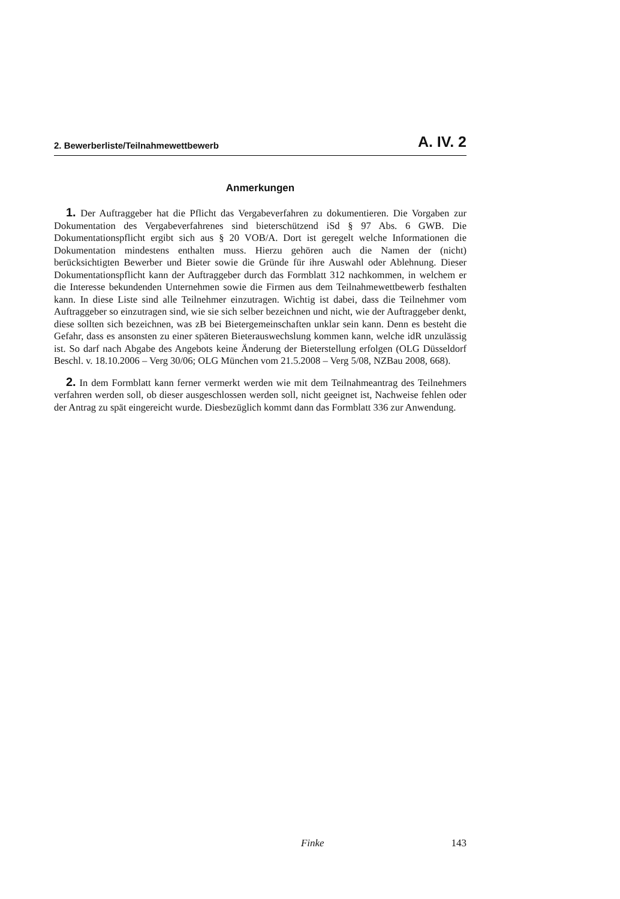2. Bewerberliste/Teilnahmewettbewerb A. IV. 2
Anmerkungen
1. Der Auftraggeber hat die Pflicht das Vergabeverfahren zu dokumentieren. Die Vorgaben zur Dokumentation des Vergabeverfahrenes sind bieterschützend iSd § 97 Abs. 6 GWB. Die Dokumentationspflicht ergibt sich aus § 20 VOB/A. Dort ist geregelt welche Informationen die Dokumentation mindestens enthalten muss. Hierzu gehören auch die Namen der (nicht) berücksichtigten Bewerber und Bieter sowie die Gründe für ihre Auswahl oder Ablehnung. Dieser Dokumentationspflicht kann der Auftraggeber durch das Formblatt 312 nachkommen, in welchem er die Interesse bekundenden Unternehmen sowie die Firmen aus dem Teilnahmewettbewerb festhalten kann. In diese Liste sind alle Teilnehmer einzutragen. Wichtig ist dabei, dass die Teilnehmer vom Auftraggeber so einzutragen sind, wie sie sich selber bezeichnen und nicht, wie der Auftraggeber denkt, diese sollten sich bezeichnen, was zB bei Bietergemeinschaften unklar sein kann. Denn es besteht die Gefahr, dass es ansonsten zu einer späteren Bieterauswechslung kommen kann, welche idR unzulässig ist. So darf nach Abgabe des Angebots keine Änderung der Bieterstellung erfolgen (OLG Düsseldorf Beschl. v. 18.10.2006 – Verg 30/06; OLG München vom 21.5.2008 – Verg 5/08, NZBau 2008, 668).
2. In dem Formblatt kann ferner vermerkt werden wie mit dem Teilnahmeantrag des Teilnehmers verfahren werden soll, ob dieser ausgeschlossen werden soll, nicht geeignet ist, Nachweise fehlen oder der Antrag zu spät eingereicht wurde. Diesbezüglich kommt dann das Formblatt 336 zur Anwendung.
Finke 143